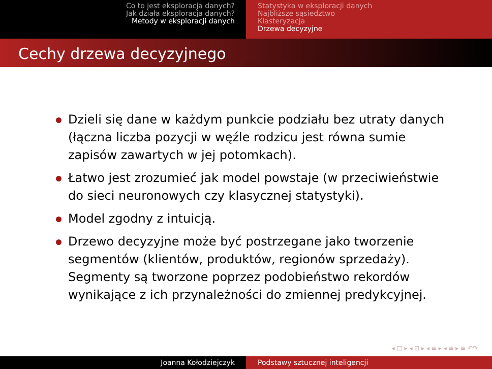Co to jest eksploracja danych?
Jak działa eksploracja danych?
Metody w eksploracji danych
Statystyka w eksploracji danych
Najbliższe sąsiedztwo
Klasteryzacja
Drzewa decyzyjne
Cechy drzewa decyzyjnego
Dzieli się dane w każdym punkcie podziału bez utraty danych (łączna liczba pozycji w węźle rodzicu jest równa sumie zapisów zawartych w jej potomkach).
Łatwo jest zrozumieć jak model powstaje (w przeciwieństwie do sieci neuronowych czy klasycznej statystyki).
Model zgodny z intuicją.
Drzewo decyzyjne może być postrzegane jako tworzenie segmentów (klientów, produktów, regionów sprzedaży). Segmenty są tworzone poprzez podobieństwo rekordów wynikające z ich przynależności do zmiennej predykcyjnej.
◂ □ ▸ ◂ ⊡ ▸ ◂ ≡ ▸ ◂ ≡ ▸ ≡ ↶↷
Joanna Kołodziejczyk Podstawy sztucznej inteligencji